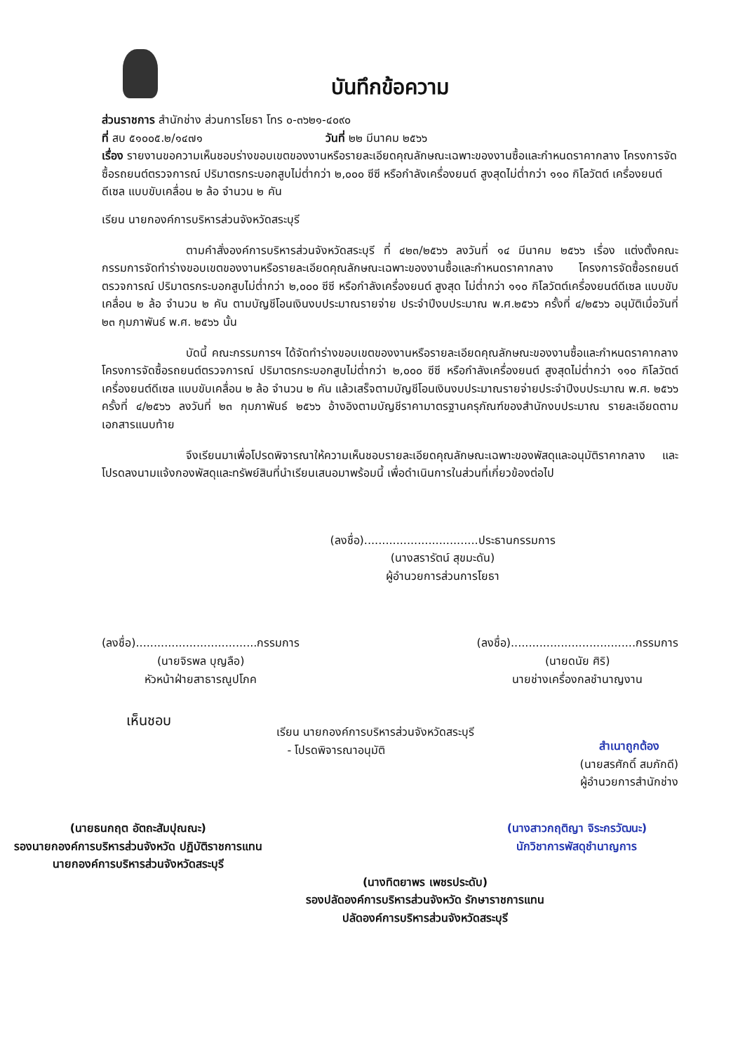บันทึกข้อความ
ส่วนราชการ สำนักช่าง ส่วนการโยธา โทร ๐-๓๖๒๑-๔๐๙๐
ที่ สบ ๕๑๐๐๕.๒/๑๔๗๑ วันที่ ๒๒ มีนาคม ๒๕๖๖
เรื่อง รายงานขอความเห็นชอบร่างขอบเขตของงานหรือรายละเอียดคุณลักษณะเฉพาะของงานซื้อและกำหนดราคากลาง โครงการจัดซื้อรถยนต์ตรวจการณ์ ปริมาตรกระบอกสูบไม่ต่ำกว่า ๒,๐๐๐ ซีซี หรือกำลังเครื่องยนต์ สูงสุดไม่ต่ำกว่า ๑๑๐ กิโลวัตต์ เครื่องยนต์ดีเซล แบบขับเคลื่อน ๒ ล้อ จำนวน ๒ คัน
เรียน นายกองค์การบริหารส่วนจังหวัดสระบุรี
ตามคำสั่งองค์การบริหารส่วนจังหวัดสระบุรี ที่ ๔๒๓/๒๕๖๖ ลงวันที่ ๑๔ มีนาคม ๒๕๖๖ เรื่อง แต่งตั้งคณะกรรมการจัดทำร่างขอบเขตของงานหรือรายละเอียดคุณลักษณะเฉพาะของงานซื้อและกำหนดราคากลาง โครงการจัดซื้อรถยนต์ตรวจการณ์ ปริมาตรกระบอกสูบไม่ต่ำกว่า ๒,๐๐๐ ซีซี หรือกำลังเครื่องยนต์ สูงสุด ไม่ต่ำกว่า ๑๑๐ กิโลวัตต์เครื่องยนต์ดีเซล แบบขับเคลื่อน ๒ ล้อ จำนวน ๒ คัน ตามบัญชีโอนเงินงบประมาณรายจ่าย ประจำปีงบประมาณ พ.ศ.๒๕๖๖ ครั้งที่ ๔/๒๕๖๖ อนุมัติเมื่อวันที่ ๒๓ กุมภาพันธ์ พ.ศ. ๒๕๖๖ นั้น
บัดนี้ คณะกรรมการฯ ได้จัดทำร่างขอบเขตของงานหรือรายละเอียดคุณลักษณะของงานซื้อและกำหนดราคากลาง โครงการจัดซื้อรถยนต์ตรวจการณ์ ปริมาตรกระบอกสูบไม่ต่ำกว่า ๒,๐๐๐ ซีซี หรือกำลังเครื่องยนต์ สูงสุดไม่ต่ำกว่า ๑๑๐ กิโลวัตต์ เครื่องยนต์ดีเซล แบบขับเคลื่อน ๒ ล้อ จำนวน ๒ คัน แล้วเสร็จตามบัญชีโอนเงินงบประมาณรายจ่ายประจำปีงบประมาณ พ.ศ. ๒๕๖๖ ครั้งที่ ๔/๒๕๖๖ ลงวันที่ ๒๓ กุมภาพันธ์ ๒๕๖๖ อ้างอิงตามบัญชีราคามาตรฐานครุภัณฑ์ของสำนักงบประมาณ รายละเอียดตามเอกสารแนบท้าย
จึงเรียนมาเพื่อโปรดพิจารณาให้ความเห็นชอบรายละเอียดคุณลักษณะเฉพาะของพัสดุและอนุมัติราคากลาง และโปรดลงนามแจ้งกองพัสดุและทรัพย์สินที่นำเรียนเสนอมาพร้อมนี้ เพื่อดำเนินการในส่วนที่เกี่ยวข้องต่อไป
(ลงชื่อ)................................ประธานกรรมการ
(นางสรารัตน์ สุขมะดัน)
ผู้อำนวยการส่วนการโยธา
(ลงชื่อ)..................................กรรมการ
(นายจิรพล บุญลือ)
หัวหน้าฝ่ายสาธารณูปโภค
(ลงชื่อ)...................................กรรมการ
(นายดนัย ศิริ)
นายช่างเครื่องกลชำนาญงาน
เห็นชอบ
เรียน นายกองค์การบริหารส่วนจังหวัดสระบุรี
- โปรดพิจารณาอนุมัติ
สำเนาถูกต้อง
(นายสรศักดิ์ สมภักดี)
ผู้อำนวยการสำนักช่าง
(นายธนกฤต อัตถะสัมปุณณะ)
รองนายกองค์การบริหารส่วนจังหวัด ปฏิบัติราชการแทน
นายกองค์การบริหารส่วนจังหวัดสระบุรี
(นางสาวกฤติญา จิระกรวัฒนะ)
นักวิชาการพัสดุชำนาญการ
(นางทิตยาพร เพชรประดับ)
รองปลัดองค์การบริหารส่วนจังหวัด รักษาราชการแทน
ปลัดองค์การบริหารส่วนจังหวัดสระบุรี